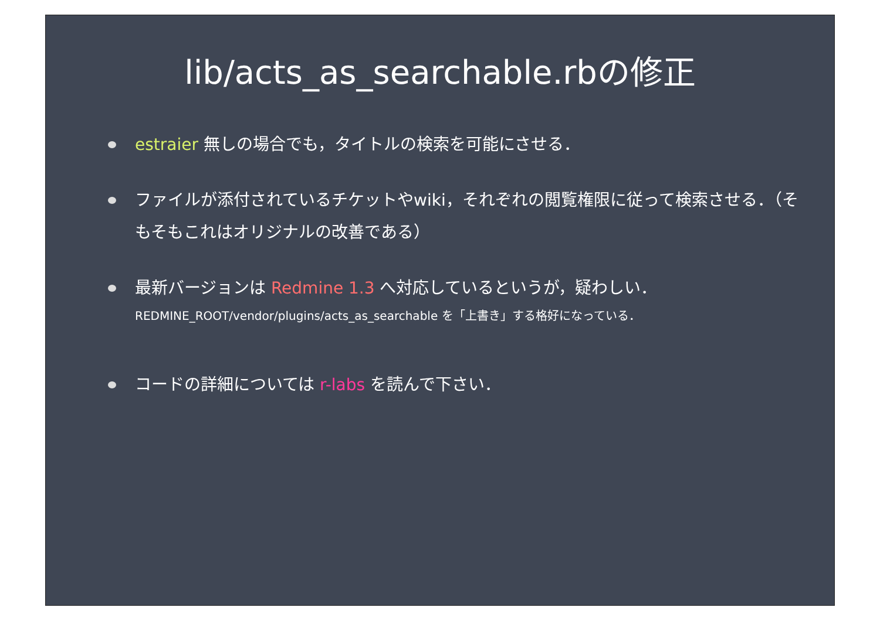lib/acts_as_searchable.rbの修正
estraier 無しの場合でも，タイトルの検索を可能にさせる．
ファイルが添付されているチケットやwiki，それぞれの閲覧権限に従って検索させる．（そもそもこれはオリジナルの改善である）
最新バージョンは Redmine 1.3 へ対応しているというが，疑わしい．
REDMINE_ROOT/vendor/plugins/acts_as_searchable を「上書き」する格好になっている．
コードの詳細については r-labs を読んで下さい．